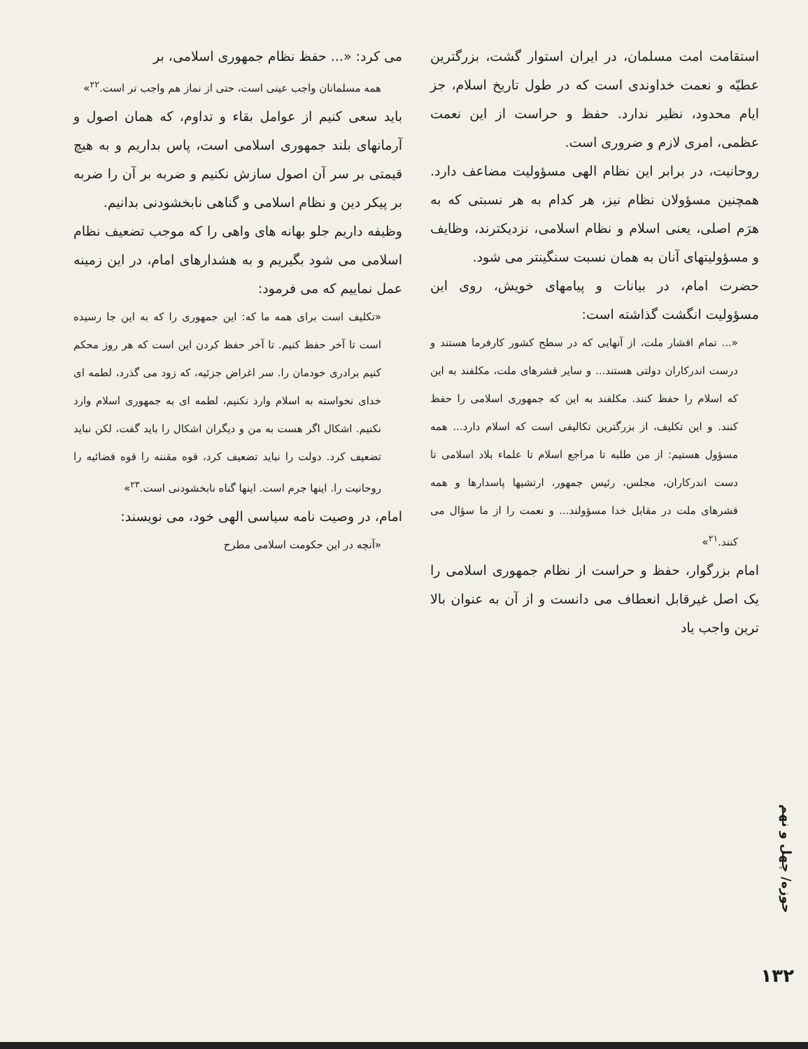استقامت امت مسلمان، در ایران استوار گشت، بزرگترین عطیّه و نعمت خداوندی است که در طول تاریخ اسلام، جز ایام محدود، نظیر ندارد. حفظ و حراست از این نعمت عظمی، امری لازم و ضروری است.
روحانیت، در برابر این نظام الهی مسؤولیت مضاعف دارد. همچنین مسؤولان نظام نیز، هر کدام به هر نسبتی که به هرَم اصلی، یعنی اسلام و نظام اسلامی، نزدیکترند، وظایف و مسؤولیتهای آنان به همان نسبت سنگینتر می شود.
حضرت امام، در بیانات و پیامهای خویش، روی این مسؤولیت انگشت گذاشته است:
«... تمام اقشار ملت، از آنهایی که در سطح کشور کارفرما هستند و درست اندرکاران دولتی هستند... و سایر قشرهای ملت، مکلفند به این که اسلام را حفظ کنند. مکلفند به این که جمهوری اسلامی را حفظ کنند. و این تکلیف، از بزرگترین تکالیفی است که اسلام دارد... همه مسؤول هستیم: از من طلبه تا مراجع اسلام تا علماء بلاد اسلامی تا دست اندرکاران، مجلس، رئیس جمهور، ارتشیها پاسدارها و همه قشرهای ملت در مقابل خدا مسؤولند... و نعمت را از ما سؤال می کنند.<sup>۲۱</sup>»
امام بزرگوار، حفظ و حراست از نظام جمهوری اسلامی را یک اصل غیرقابل انعطاف می دانست و از آن به عنوان بالا ترین واجب یاد
می کرد: «... حفظ نظام جمهوری اسلامی، بر
همه مسلمانان واجب عینی است، حتی از نماز هم واجب تر است.<sup>۲۲</sup>»
باید سعی کنیم از عوامل بقاء و تداوم، که همان اصول و آرمانهای بلند جمهوری اسلامی است، پاس بداریم و به هیچ قیمتی بر سر آن اصول سازش نکنیم و ضربه بر آن را ضربه بر پیکر دین و نظام اسلامی و گناهی نابخشودنی بدانیم.
وظیفه داریم جلو بهانه های واهی را که موجب تضعیف نظام اسلامی می شود بگیریم و به هشدارهای امام، در این زمینه عمل نماییم که می فرمود:
«تکلیف است برای همه ما که: این جمهوری را که به این جا رسیده است تا آخر حفظ کنیم. تا آخر حفظ کردن این است که هر روز محکم کنیم برادری خودمان را. سر اغراض جزئیه، که زود می گذرد، لطمه ای خدای نخواسته به اسلام وارد نکنیم، لطمه ای به جمهوری اسلام وارد نکنیم. اشکال اگر هست به من و دیگران اشکال را باید گفت، لکن نباید تضعیف کرد. دولت را نباید تضعیف کرد، قوه مقننه را قوه قضائیه را روحانیت را. اینها جرم است. اینها گناه نابخشودنی است.<sup>۲۳</sup>»
امام، در وصیت نامه سیاسی الهی خود، می نویسند:
«آنچه در این حکومت اسلامی مطرح
حوزه/ چهل و نهم
۱۳۲